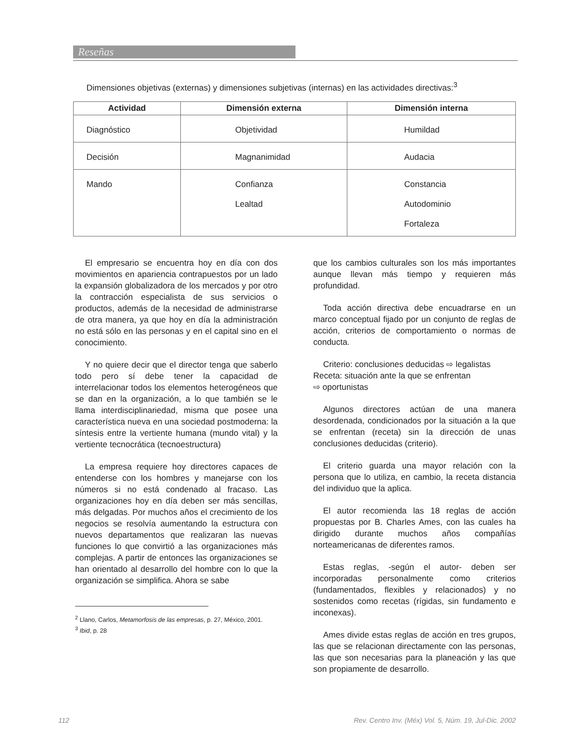Reseñas
Dimensiones objetivas (externas) y dimensiones subjetivas (internas) en las actividades directivas:<sup>3</sup>
| Actividad | Dimensión externa | Dimensión interna |
| --- | --- | --- |
| Diagnóstico | Objetividad | Humildad |
| Decisión | Magnanimidad | Audacia |
| Mando | Confianza Lealtad | Constancia Autodominio Fortaleza |
El empresario se encuentra hoy en día con dos movimientos en apariencia contrapuestos por un lado la expansión globalizadora de los mercados y por otro la contracción especialista de sus servicios o productos, además de la necesidad de administrarse de otra manera, ya que hoy en día la administración no está sólo en las personas y en el capital sino en el conocimiento.
Y no quiere decir que el director tenga que saberlo todo pero sí debe tener la capacidad de interrelacionar todos los elementos heterogéneos que se dan en la organización, a lo que también se le llama interdisciplinariedad, misma que posee una característica nueva en una sociedad postmoderna: la síntesis entre la vertiente humana (mundo vital) y la vertiente tecnocrática (tecnoestructura)
La empresa requiere hoy directores capaces de entenderse con los hombres y manejarse con los números si no está condenado al fracaso. Las organizaciones hoy en día deben ser más sencillas, más delgadas. Por muchos años el crecimiento de los negocios se resolvía aumentando la estructura con nuevos departamentos que realizaran las nuevas funciones lo que convirtió a las organizaciones más complejas. A partir de entonces las organizaciones se han orientado al desarrollo del hombre con lo que la organización se simplifica. Ahora se sabe
<sup>2</sup> Llano, Carlos, Metamorfosis de las empresas, p. 27, México, 2001.
<sup>3</sup> Ibid, p. 28
que los cambios culturales son los más importantes aunque llevan más tiempo y requieren más profundidad.
Toda acción directiva debe encuadrarse en un marco conceptual fijado por un conjunto de reglas de acción, criterios de comportamiento o normas de conducta.
Criterio: conclusiones deducidas ⇨ legalistas
Receta: situación ante la que se enfrentan
⇨ oportunistas
Algunos directores actúan de una manera desordenada, condicionados por la situación a la que se enfrentan (receta) sin la dirección de unas conclusiones deducidas (criterio).
El criterio guarda una mayor relación con la persona que lo utiliza, en cambio, la receta distancia del individuo que la aplica.
El autor recomienda las 18 reglas de acción propuestas por B. Charles Ames, con las cuales ha dirigido durante muchos años compañías norteamericanas de diferentes ramos.
Estas reglas, -según el autor- deben ser incorporadas personalmente como criterios (fundamentados, flexibles y relacionados) y no sostenidos como recetas (rígidas, sin fundamento e inconexas).
Ames divide estas reglas de acción en tres grupos, las que se relacionan directamente con las personas, las que son necesarias para la planeación y las que son propiamente de desarrollo.
112 Rev. Centro Inv. (Méx) Vol. 5, Núm. 19, Jul-Dic. 2002